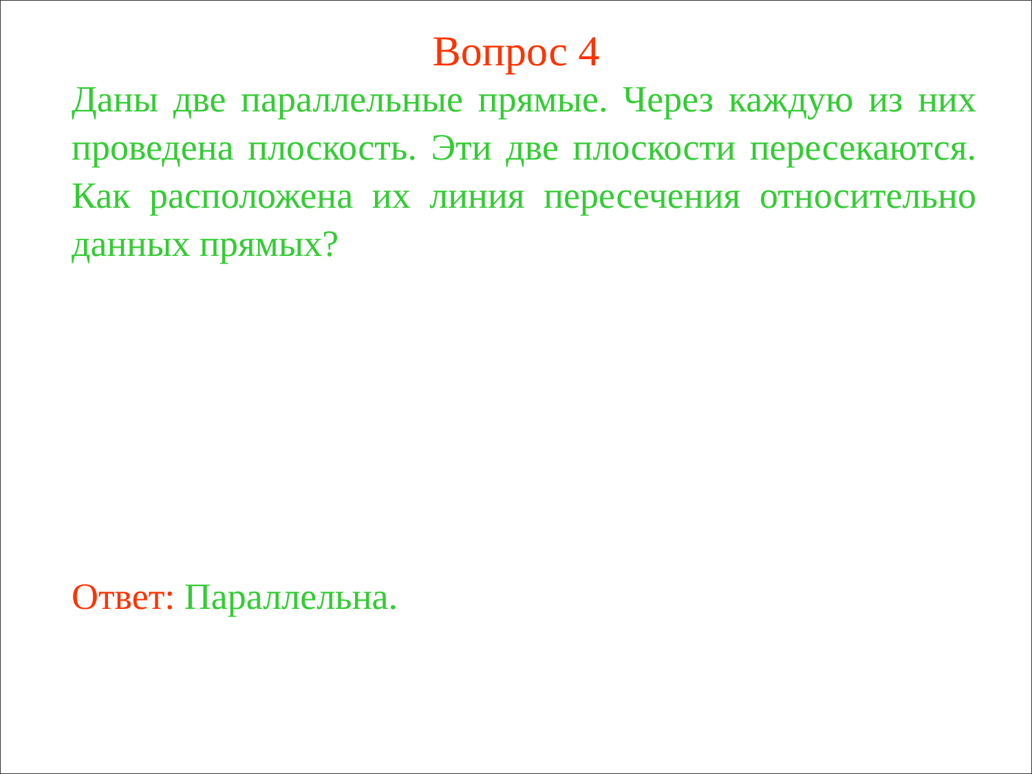Вопрос 4
Даны две параллельные прямые. Через каждую из них проведена плоскость. Эти две плоскости пересекаются. Как расположена их линия пересечения относительно данных прямых?
Ответ: Параллельна.